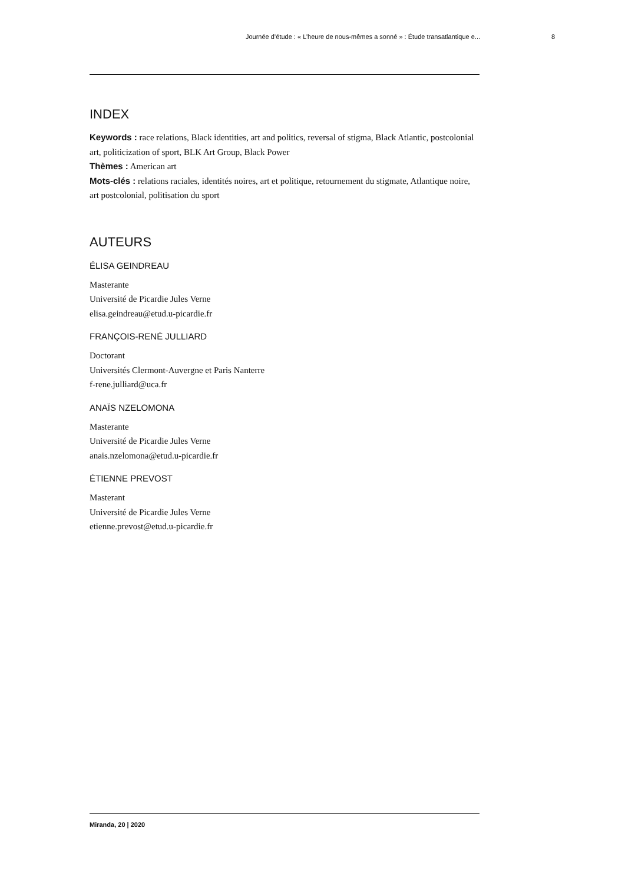Journée d’étude : « L’heure de nous-mêmes a sonné » : Étude transatlantique e... 8
INDEX
Keywords : race relations, Black identities, art and politics, reversal of stigma, Black Atlantic, postcolonial art, politicization of sport, BLK Art Group, Black Power
Thèmes : American art
Mots-clés : relations raciales, identités noires, art et politique, retournement du stigmate, Atlantique noire, art postcolonial, politisation du sport
AUTEURS
ÉLISA GEINDREAU
Masterante
Université de Picardie Jules Verne
elisa.geindreau@etud.u-picardie.fr
FRANÇOIS-RENÉ JULLIARD
Doctorant
Universités Clermont-Auvergne et Paris Nanterre
f-rene.julliard@uca.fr
ANAÏS NZELOMONA
Masterante
Université de Picardie Jules Verne
anais.nzelomona@etud.u-picardie.fr
ÉTIENNE PREVOST
Masterant
Université de Picardie Jules Verne
etienne.prevost@etud.u-picardie.fr
Miranda, 20 | 2020